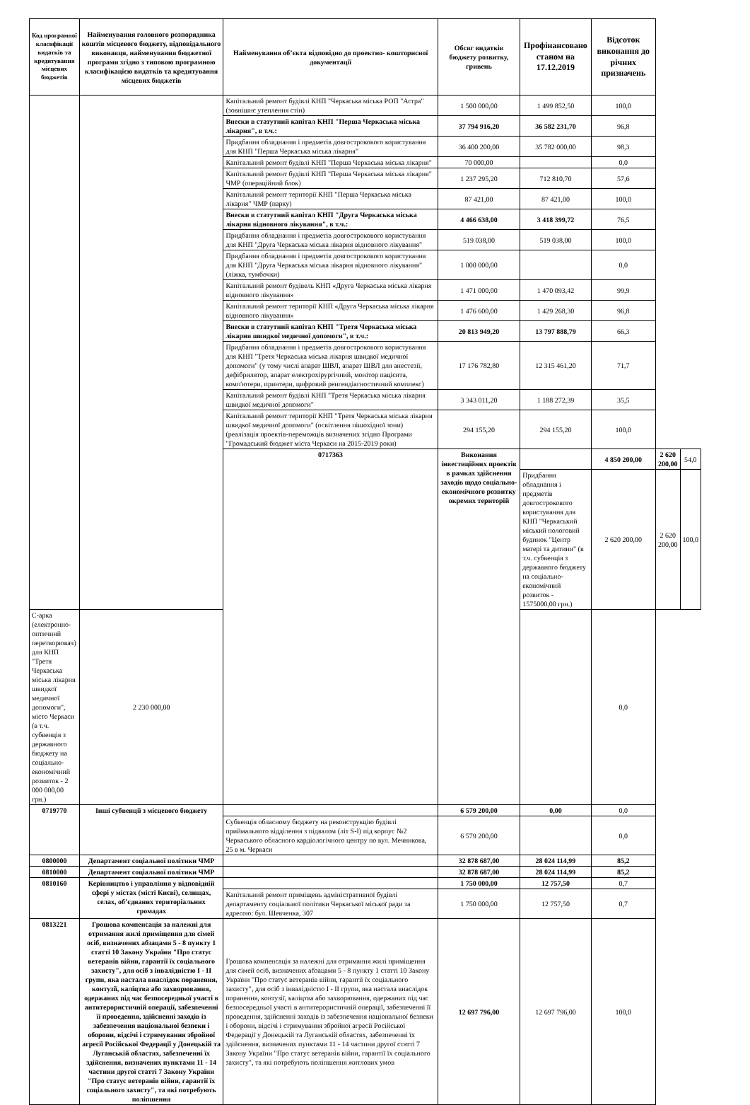| Код програмної класифікації видатків та кредитування місцевих бюджетів | Найменування головного розпорядника коштів місцевого бюджету, відповідального виконавця, найменування бюджетної програми згідно з типовою програмною класифікацією видатків та кредитування місцевих бюджетів | Найменування об’єкта відповідно до проектно- кошторисної документації | Обсяг видатків бюджету розвитку, гривень | Профінансовано станом на 17.12.2019 | Відсоток виконання до річних призначень | | |
| --- | --- | --- | --- | --- | --- | --- | --- |
| | | Капітальний ремонт будівлі КНП "Черкаська міська РОП "Астра" (зовнішнє утеплення стін) | 1 500 000,00 | 1 499 852,50 | 100,0 | | |
| | | Внески в статутний капітал КНП "Перша Черкаська міська лікарня", в т.ч.: | 37 794 916,20 | 36 582 231,70 | 96,8 | | |
| | | Придбання обладнання і предметів довгострокового користування для КНП "Перша Черкаська міська лікарня" | 36 400 200,00 | 35 782 000,00 | 98,3 | | |
| | | Капітальний ремонт будівлі КНП "Перша Черкаська міська лікарня" | 70 000,00 | | 0,0 | | |
| | | Капітальний ремонт будівлі КНП "Перша Черкаська міська лікарня" ЧМР (операційний блок) | 1 237 295,20 | 712 810,70 | 57,6 | | |
| | | Капітальний ремонт території КНП "Перша Черкаська міська лікарня" ЧМР (парку) | 87 421,00 | 87 421,00 | 100,0 | | |
| | | Внески в статутний капітал КНП "Друга Черкаська міська лікарня відновного лікування", в т.ч.: | 4 466 638,00 | 3 418 399,72 | 76,5 | | |
| | | Придбання обладнання і предметів довгострокового користування для КНП "Друга Черкаська міська лікарня відновного лікування" | 519 038,00 | 519 038,00 | 100,0 | | |
| | | Придбання обладнання і предметів довгострокового користування для КНП "Друга Черкаська міська лікарня відновного лікування"(ліжка, тумбочки) | 1 000 000,00 | | 0,0 | | |
| | | Капітальний ремонт будівель КНП «Друга Черкаська міська лікарня відновного лікування» | 1 471 000,00 | 1 470 093,42 | 99,9 | | |
| | | Капітальний ремонт території КНП «Друга Черкаська міська лікарня відновного лікування» | 1 476 600,00 | 1 429 268,30 | 96,8 | | |
| | | Внески в статутний капітал КНП "Третя Черкаська міська лікарня швидкої медичної допомоги", в т.ч.: | 20 813 949,20 | 13 797 888,79 | 66,3 | | |
| | | Придбання обладнання і предметів довгострокового користування для КНП "Третя Черкаська міська лікарня швидкої медичної допомоги" (у тому числі апарат ШВЛ, апарат ШВЛ для анестезії, дефібрилятор, апарат електрохірургічний, монітор пацієнта, комп'ютери, принтери, цифровий ренгендіагностичний комплекс) | 17 176 782,80 | 12 315 461,20 | 71,7 | | |
| | | Капітальний ремонт будівлі КНП "Третя Черкаська міська лікарня швидкої медичної допомоги" | 3 343 011,20 | 1 188 272,39 | 35,5 | | |
| | | Капітальний ремонт території КНП "Третя Черкаська міська лікарня швидкої медичної допомоги" (освітлення пішохідної зони) (реалізація проектів-переможців визначених згідно Програми "Громадський бюджет міста Черкаси на 2015-2019 роки) | 294 155,20 | 294 155,20 | 100,0 | | |
| | | 0717363 | Виконання інвестиційних проектів в рамках здійснення заходів щодо соціально-економічного розвитку окремих територій | | 4 850 200,00 | 2 620 200,00 | 54,0 |
| | | | | Придбання обладнання і предметів довгострокового користування для КНП "Черкаський міський пологовий будинок "Центр матері та дитини" (в т.ч. субвенція з державного бюджету на соціально-економічний розвиток - 1575000,00 грн.) | 2 620 200,00 | 2 620 200,00 | 100,0 |
| С-арка (електронно-оптичний перетворювач) для КНП "Третя Черкаська міська лікарня швидкої медичної допомоги", місто Черкаси (в т.ч. субвенція з державного бюджету на соціально-економічний розвиток - 2 000 000,00 грн.) | 2 230 000,00 | | | | 0,0 | | |
| 0719770 | Інші субвенції з місцевого бюджету | | 6 579 200,00 | 0,00 | 0,0 | | |
| | | Субвенція обласному бюджету на реконструкцію будівлі приймального відділення з підвалом (літ S-I) під корпус №2 Черкаського обласного кардіологічного центру по вул. Мечникова, 25 в м. Черкаси | 6 579 200,00 | | 0,0 | | |
| 0800000 | Департамент соціальної політики ЧМР | | 32 878 687,00 | 28 024 114,99 | 85,2 | | |
| 0810000 | Департамент соціальної політики ЧМР | | 32 878 687,00 | 28 024 114,99 | 85,2 | | |
| 0810160 | Керівництво і управління у відповідній сфері у містах (місті Києві), селищах, селах, об’єднаних територіальних громадах | | 1 750 000,00 | 12 757,50 | 0,7 | | |
| | | Капітальний ремонт приміщень адміністративної будівлі департаменту соціальної політики Черкаської міської ради за адресою: бул. Шевченка, 307 | 1 750 000,00 | 12 757,50 | 0,7 | | |
| 0813221 | Грошова компенсація за належні для отримання жилі приміщення для сімей осіб, визначених абзацами 5 - 8 пункту 1 статті 10 Закону України "Про статус ветеранів війни, гарантії їх соціального захисту", для осіб з інвалідністю I - II групи, яка настала внаслідок поранення, контузії, каліцтва або захворювання, одержаних під час безпосередньої участі в антитерористичній операції, забезпеченні її проведення, здійсненні заходів із забезпечення національної безпеки і оборони, відсічі і стримування збройної агресії Російської Федерації у Донецькій та Луганській областях, забезпеченні їх здійснення, визначених пунктами 11 - 14 частини другої статті 7 Закону України "Про статус ветеранів війни, гарантії їх соціального захисту", та які потребують поліпшення | Грошова компенсація за належні для отримання жилі приміщення для сімей осіб, визначених абзацами 5 - 8 пункту 1 статті 10 Закону України "Про статус ветеранів війни, гарантії їх соціального захисту", для осіб з інвалідністю I - II групи, яка настала внаслідок поранення, контузії, каліцтва або захворювання, одержаних під час безпосередньої участі в антитерористичній операції, забезпеченні її проведення, здійсненні заходів із забезпечення національної безпеки і оборони, відсічі і стримування збройної агресії Російської Федерації у Донецькій та Луганській областях, забезпеченні їх здійснення, визначених пунктами 11 - 14 частини другої статті 7 Закону України "Про статус ветеранів війни, гарантії їх соціального захисту", та які потребують поліпшення житлових умов | 12 697 796,00 | 12 697 796,00 | 100,0 | | |